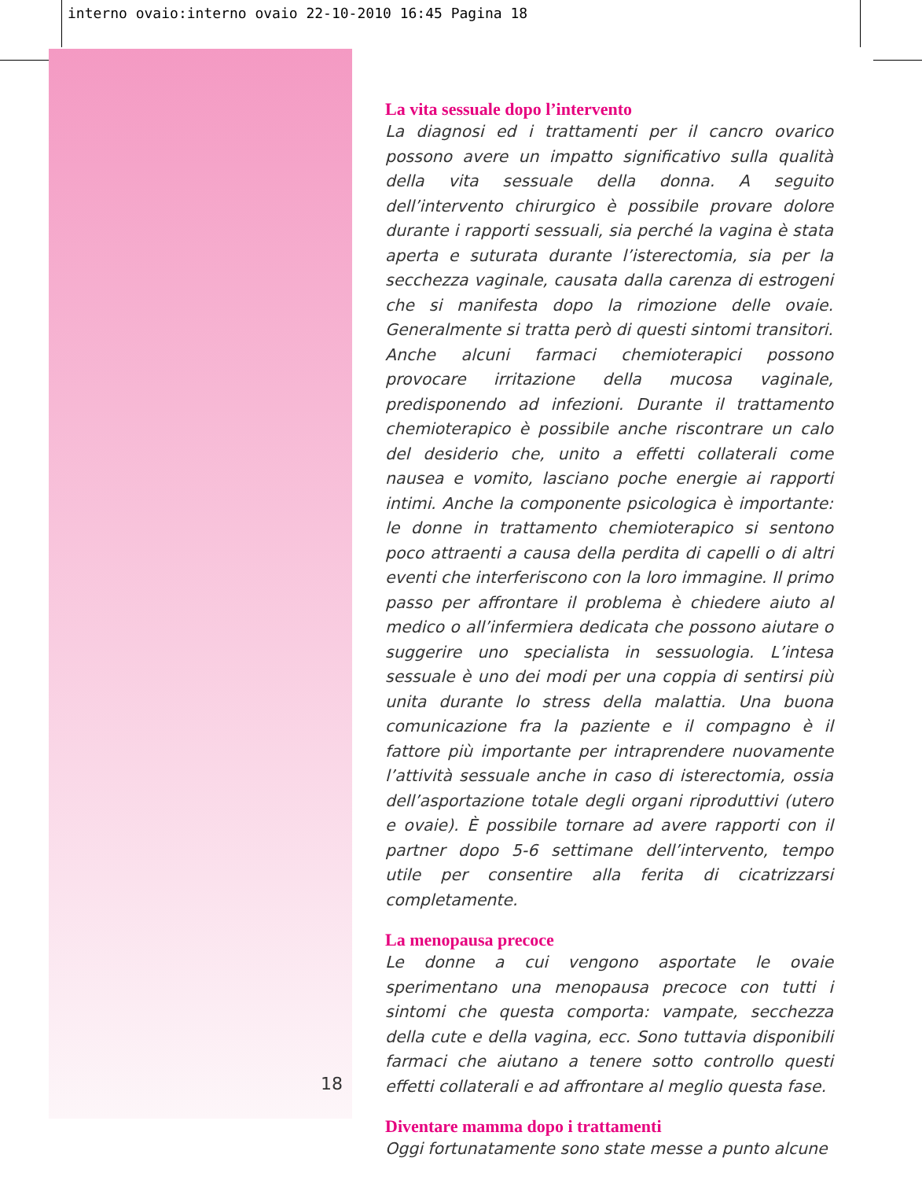interno ovaio:interno ovaio 22-10-2010 16:45 Pagina 18
La vita sessuale dopo l’intervento
La diagnosi ed i trattamenti per il cancro ovarico possono avere un impatto significativo sulla qualità della vita sessuale della donna. A seguito dell’intervento chirurgico è possibile provare dolore durante i rapporti sessuali, sia perché la vagina è stata aperta e suturata durante l’isterectomia, sia per la secchezza vaginale, causata dalla carenza di estrogeni che si manifesta dopo la rimozione delle ovaie. Generalmente si tratta però di questi sintomi transitori.
Anche alcuni farmaci chemioterapici possono provocare irritazione della mucosa vaginale, predisponendo ad infezioni. Durante il trattamento chemioterapico è possibile anche riscontrare un calo del desiderio che, unito a effetti collaterali come nausea e vomito, lasciano poche energie ai rapporti intimi. Anche la componente psicologica è importante: le donne in trattamento chemioterapico si sentono poco attraenti a causa della perdita di capelli o di altri eventi che interferiscono con la loro immagine. Il primo passo per affrontare il problema è chiedere aiuto al medico o all’infermiera dedicata che possono aiutare o suggerire uno specialista in sessuologia. L’intesa sessuale è uno dei modi per una coppia di sentirsi più unita durante lo stress della malattia. Una buona comunicazione fra la paziente e il compagno è il fattore più importante per intraprendere nuovamente l’attività sessuale anche in caso di isterectomia, ossia dell’asportazione totale degli organi riproduttivi (utero e ovaie). È possibile tornare ad avere rapporti con il partner dopo 5-6 settimane dell’intervento, tempo utile per consentire alla ferita di cicatrizzarsi completamente.
La menopausa precoce
Le donne a cui vengono asportate le ovaie sperimentano una menopausa precoce con tutti i sintomi che questa comporta: vampate, secchezza della cute e della vagina, ecc. Sono tuttavia disponibili farmaci che aiutano a tenere sotto controllo questi effetti collaterali e ad affrontare al meglio questa fase.
Diventare mamma dopo i trattamenti
Oggi fortunatamente sono state messe a punto alcune
18